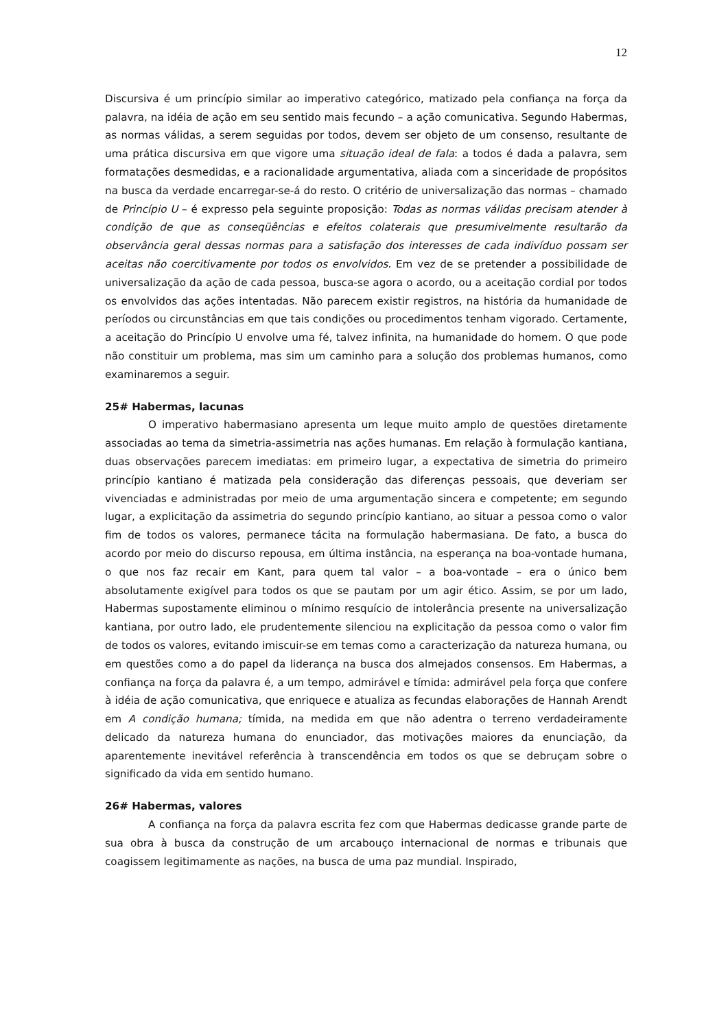12
Discursiva é um princípio similar ao imperativo categórico, matizado pela confiança na força da palavra, na idéia de ação em seu sentido mais fecundo – a ação comunicativa. Segundo Habermas, as normas válidas, a serem seguidas por todos, devem ser objeto de um consenso, resultante de uma prática discursiva em que vigore uma situação ideal de fala: a todos é dada a palavra, sem formatações desmedidas, e a racionalidade argumentativa, aliada com a sinceridade de propósitos na busca da verdade encarregar-se-á do resto. O critério de universalização das normas – chamado de Princípio U – é expresso pela seguinte proposição: Todas as normas válidas precisam atender à condição de que as conseqüências e efeitos colaterais que presumivelmente resultarão da observância geral dessas normas para a satisfação dos interesses de cada indivíduo possam ser aceitas não coercitivamente por todos os envolvidos. Em vez de se pretender a possibilidade de universalização da ação de cada pessoa, busca-se agora o acordo, ou a aceitação cordial por todos os envolvidos das ações intentadas. Não parecem existir registros, na história da humanidade de períodos ou circunstâncias em que tais condições ou procedimentos tenham vigorado. Certamente, a aceitação do Princípio U envolve uma fé, talvez infinita, na humanidade do homem. O que pode não constituir um problema, mas sim um caminho para a solução dos problemas humanos, como examinaremos a seguir.
25# Habermas, lacunas
O imperativo habermasiano apresenta um leque muito amplo de questões diretamente associadas ao tema da simetria-assimetria nas ações humanas. Em relação à formulação kantiana, duas observações parecem imediatas: em primeiro lugar, a expectativa de simetria do primeiro princípio kantiano é matizada pela consideração das diferenças pessoais, que deveriam ser vivenciadas e administradas por meio de uma argumentação sincera e competente; em segundo lugar, a explicitação da assimetria do segundo princípio kantiano, ao situar a pessoa como o valor fim de todos os valores, permanece tácita na formulação habermasiana. De fato, a busca do acordo por meio do discurso repousa, em última instância, na esperança na boa-vontade humana, o que nos faz recair em Kant, para quem tal valor – a boa-vontade – era o único bem absolutamente exigível para todos os que se pautam por um agir ético. Assim, se por um lado, Habermas supostamente eliminou o mínimo resquício de intolerância presente na universalização kantiana, por outro lado, ele prudentemente silenciou na explicitação da pessoa como o valor fim de todos os valores, evitando imiscuir-se em temas como a caracterização da natureza humana, ou em questões como a do papel da liderança na busca dos almejados consensos. Em Habermas, a confiança na força da palavra é, a um tempo, admirável e tímida: admirável pela força que confere à idéia de ação comunicativa, que enriquece e atualiza as fecundas elaborações de Hannah Arendt em A condição humana; tímida, na medida em que não adentra o terreno verdadeiramente delicado da natureza humana do enunciador, das motivações maiores da enunciação, da aparentemente inevitável referência à transcendência em todos os que se debruçam sobre o significado da vida em sentido humano.
26# Habermas, valores
A confiança na força da palavra escrita fez com que Habermas dedicasse grande parte de sua obra à busca da construção de um arcabouço internacional de normas e tribunais que coagissem legitimamente as nações, na busca de uma paz mundial. Inspirado,